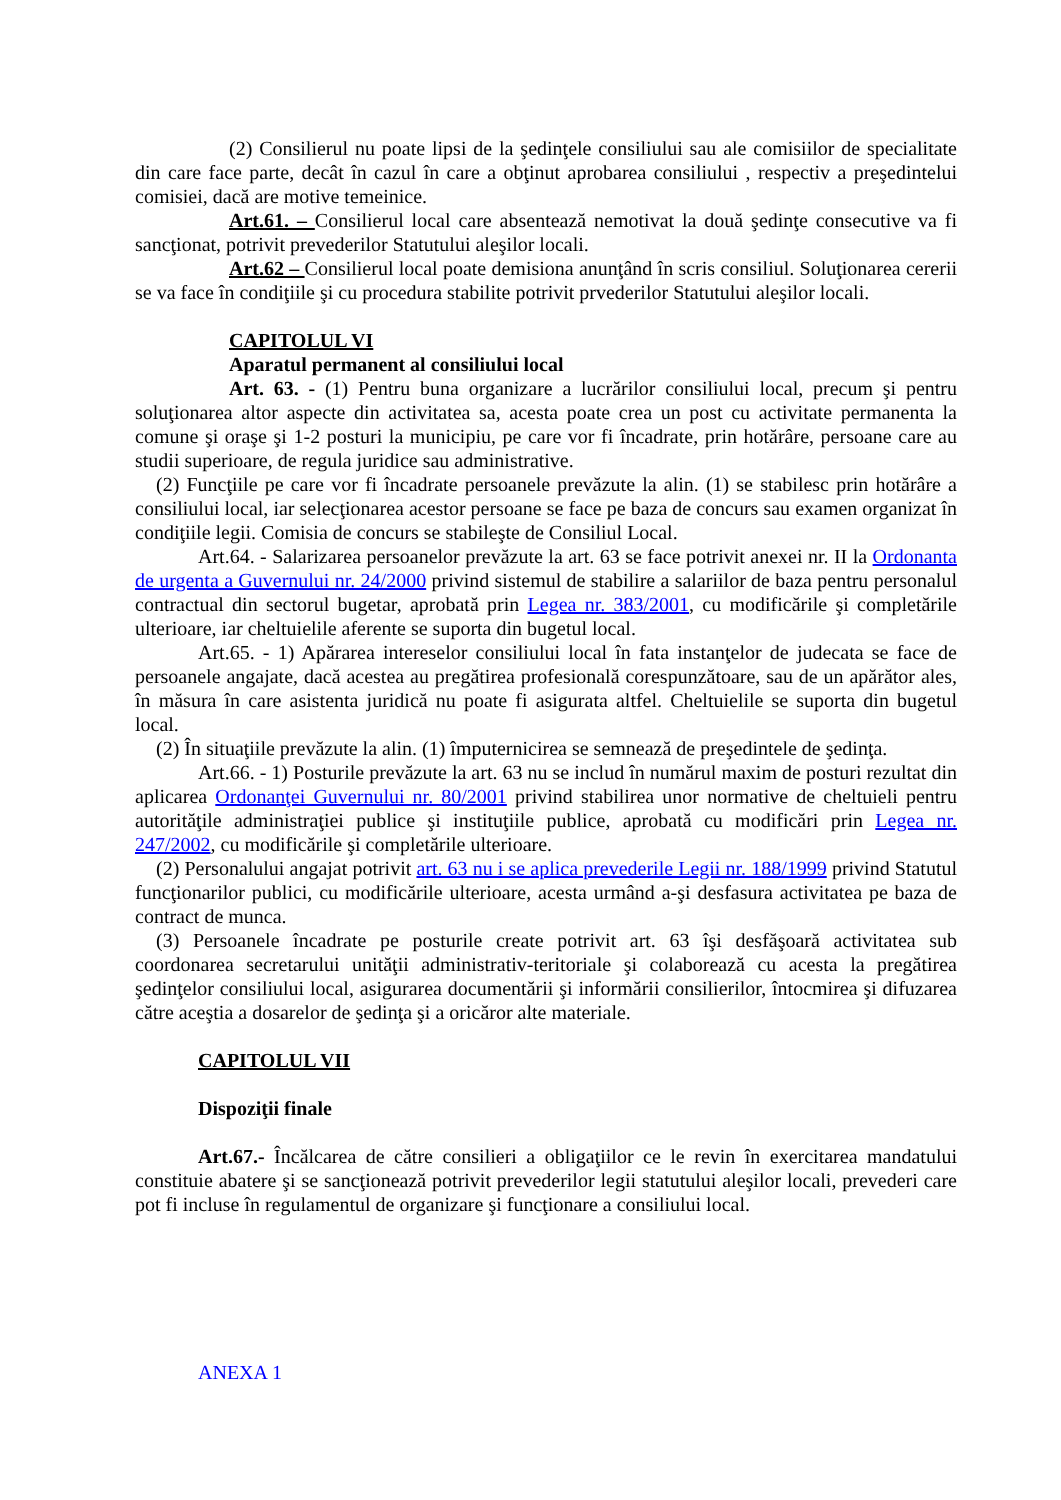(2) Consilierul nu poate lipsi de la şedinţele consiliului sau ale comisiilor de specialitate din care face parte, decât în cazul în care a obţinut aprobarea consiliului , respectiv a preşedintelui comisiei, dacă are motive temeinice.
Art.61. – Consilierul local care absentează nemotivat la două şedinţe consecutive va fi sancţionat, potrivit prevederilor Statutului aleşilor locali.
Art.62 – Consilierul local poate demisiona anunţând în scris consiliul. Soluţionarea cererii se va face în condiţiile şi cu procedura stabilite potrivit prvederilor Statutului aleşilor locali.
CAPITOLUL VI
Aparatul permanent al consiliului local
Art. 63. - (1) Pentru buna organizare a lucrărilor consiliului local, precum şi pentru soluţionarea altor aspecte din activitatea sa, acesta poate crea un post cu activitate permanenta la comune şi oraşe şi 1-2 posturi la municipiu, pe care vor fi încadrate, prin hotărâre, persoane care au studii superioare, de regula juridice sau administrative.
(2) Funcţiile pe care vor fi încadrate persoanele prevăzute la alin. (1) se stabilesc prin hotărâre a consiliului local, iar selecţionarea acestor persoane se face pe baza de concurs sau examen organizat în condiţiile legii. Comisia de concurs se stabileşte de Consiliul Local.
Art.64. - Salarizarea persoanelor prevăzute la art. 63 se face potrivit anexei nr. II la Ordonanta de urgenta a Guvernului nr. 24/2000 privind sistemul de stabilire a salariilor de baza pentru personalul contractual din sectorul bugetar, aprobată prin Legea nr. 383/2001, cu modificările şi completările ulterioare, iar cheltuielile aferente se suporta din bugetul local.
Art.65. - 1) Apărarea intereselor consiliului local în fata instanţelor de judecata se face de persoanele angajate, dacă acestea au pregătirea profesională corespunzătoare, sau de un apărător ales, în măsura în care asistenta juridică nu poate fi asigurata altfel. Cheltuielile se suporta din bugetul local.
(2) În situaţiile prevăzute la alin. (1) împuternicirea se semnează de preşedintele de şedinţa.
Art.66. - 1) Posturile prevăzute la art. 63 nu se includ în numărul maxim de posturi rezultat din aplicarea Ordonanţei Guvernului nr. 80/2001 privind stabilirea unor normative de cheltuieli pentru autorităţile administraţiei publice şi instituţiile publice, aprobată cu modificări prin Legea nr. 247/2002, cu modificările şi completările ulterioare.
(2) Personalului angajat potrivit art. 63 nu i se aplica prevederile Legii nr. 188/1999 privind Statutul funcţionarilor publici, cu modificările ulterioare, acesta urmând a-şi desfasura activitatea pe baza de contract de munca.
(3) Persoanele încadrate pe posturile create potrivit art. 63 îşi desfăşoară activitatea sub coordonarea secretarului unităţii administrativ-teritoriale şi colaborează cu acesta la pregătirea şedinţelor consiliului local, asigurarea documentării şi informării consilierilor, întocmirea şi difuzarea către aceştia a dosarelor de şedinţa şi a oricăror alte materiale.
CAPITOLUL VII
Dispoziţii finale
Art.67.- Încălcarea de către consilieri a obligaţiilor ce le revin în exercitarea mandatului constituie abatere şi se sancţionează potrivit prevederilor legii statutului aleşilor locali, prevederi care pot fi incluse în regulamentul de organizare şi funcţionare a consiliului local.
ANEXA 1